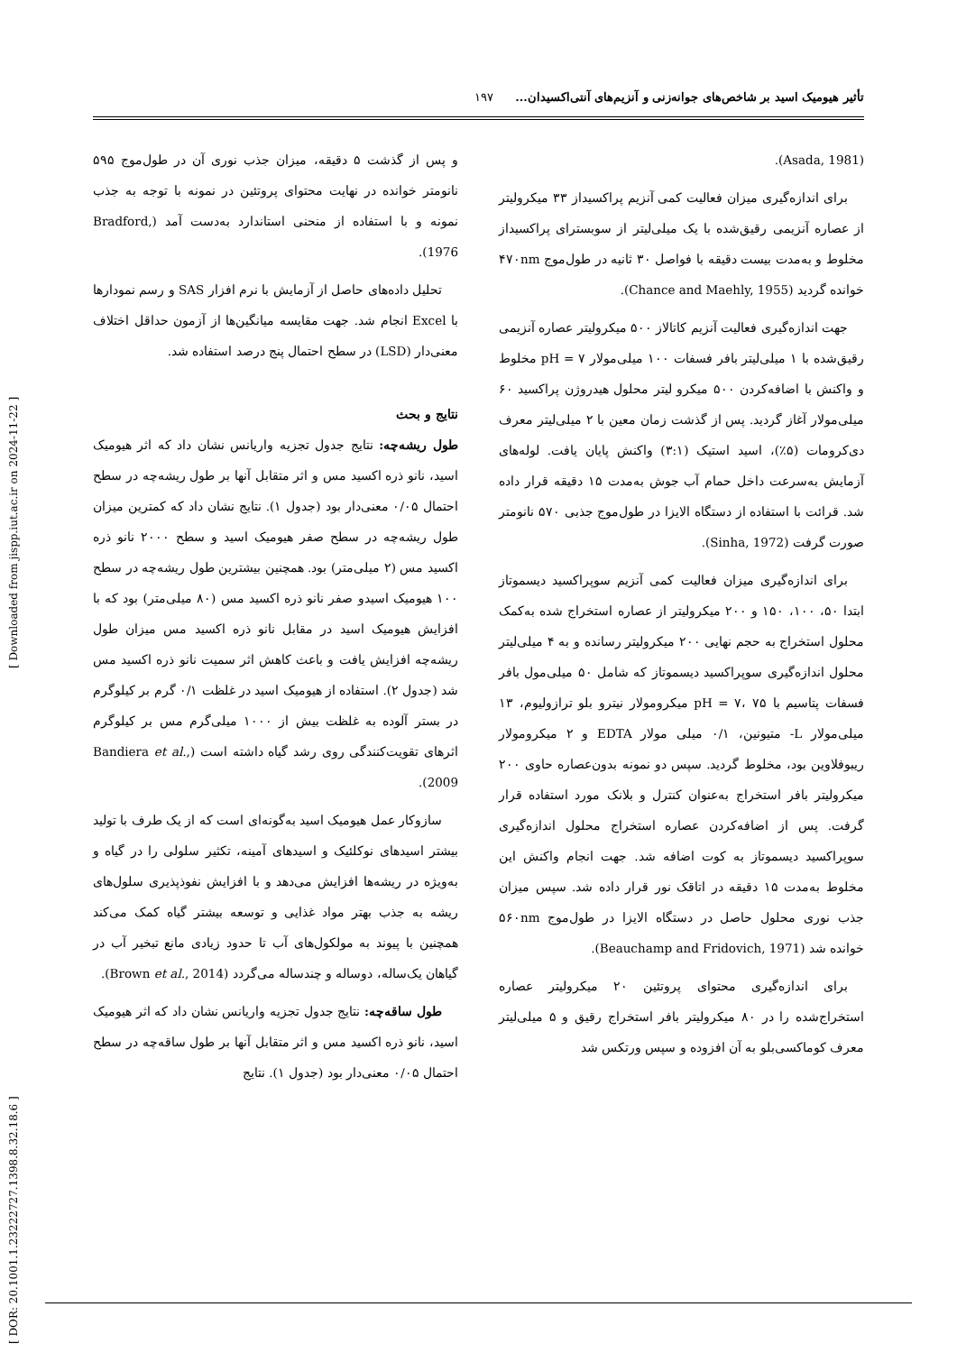[ DOR: 20.1001.1.23222727.1398.8.32.18.6 ] [ Downloaded from jispp.iut.ac.ir on 2024-11-22 ]
تأثیر هیومیک اسید بر شاخص‌های جوانه‌زنی و آنزیم‌های آنتی‌اکسیدان... ۱۹۷
(Asada, 1981).
برای اندازه‌گیری میزان فعالیت کمی آنزیم پراکسیداز ۳۳ میکرولیتر از عصاره آنزیمی رقیق‌شده با یک میلی‌لیتر از سوبسترای پراکسیداز مخلوط و به‌مدت بیست دقیقه با فواصل ۳۰ ثانیه در طول‌موج ۴۷۰nm خوانده گردید (Chance and Maehly, 1955).
جهت اندازه‌گیری فعالیت آنزیم کاتالاز ۵۰۰ میکرولیتر عصاره آنزیمی رقیق‌شده با ۱ میلی‌لیتر بافر فسفات ۱۰۰ میلی‌مولار pH = ۷ مخلوط و واکنش با اضافه‌کردن ۵۰۰ میکرو لیتر محلول هیدروژن پراکسید ۶۰ میلی‌مولار آغاز گردید. پس از گذشت زمان معین با ۲ میلی‌لیتر معرف دی‌کرومات (۵٪)، اسید استیک (۳:۱) واکنش پایان یافت. لوله‌های آزمایش به‌سرعت داخل حمام آب جوش به‌مدت ۱۵ دقیقه قرار داده شد. قرائت با استفاده از دستگاه الایزا در طول‌موج جذبی ۵۷۰ نانومتر صورت گرفت (Sinha, 1972).
برای اندازه‌گیری میزان فعالیت کمی آنزیم سوپراکسید دیسموتاز ابتدا ۵۰، ۱۰۰، ۱۵۰ و ۲۰۰ میکرولیتر از عصاره استخراج شده به‌کمک محلول استخراج به حجم نهایی ۲۰۰ میکرولیتر رسانده و به ۴ میلی‌لیتر محلول اندازه‌گیری سوپراکسید دیسموتاز که شامل ۵۰ میلی‌مول بافر فسفات پتاسیم با pH = ۷، ۷۵ میکرومولار نیترو بلو ترازولیوم، ۱۳ میلی‌مولار L- متیونین، ۰/۱ میلی مولار EDTA و ۲ میکرومولار ریبوفلاوین بود، مخلوط گردید. سپس دو نمونه بدون‌عصاره حاوی ۲۰۰ میکرولیتر بافر استخراج به‌عنوان کنترل و بلانک مورد استفاده قرار گرفت. پس از اضافه‌کردن عصاره استخراج محلول اندازه‌گیری سوپراکسید دیسموتاز به کوت اضافه شد. جهت انجام واکنش این مخلوط به‌مدت ۱۵ دقیقه در اتاقک نور قرار داده شد. سپس میزان جذب نوری محلول حاصل در دستگاه الایزا در طول‌موج ۵۶۰nm خوانده شد (Beauchamp and Fridovich, 1971).
برای اندازه‌گیری محتوای پروتئین ۲۰ میکرولیتر عصاره استخراج‌شده را در ۸۰ میکرولیتر بافر استخراج رقیق و ۵ میلی‌لیتر معرف کوماکسی‌بلو به آن افزوده و سپس ورتکس شد
و پس از گذشت ۵ دقیقه، میزان جذب نوری آن در طول‌موج ۵۹۵ نانومتر خوانده در نهایت محتوای پروتئین در نمونه با توجه به جذب نمونه و با استفاده از منحنی استاندارد به‌دست آمد (Bradford, 1976).
تحلیل داده‌های حاصل از آزمایش با نرم افزار SAS و رسم نمودارها با Excel انجام شد. جهت مقایسه میانگین‌ها از آزمون حداقل اختلاف معنی‌دار (LSD) در سطح احتمال پنج درصد استفاده شد.
نتایج و بحث
طول ریشه‌چه: نتایج جدول تجزیه واریانس نشان داد که اثر هیومیک اسید، نانو ذره اکسید مس و اثر متقابل آنها بر طول ریشه‌چه در سطح احتمال ۰/۰۵ معنی‌دار بود (جدول ۱). نتایج نشان داد که کمترین میزان طول ریشه‌چه در سطح صفر هیومیک اسید و سطح ۲۰۰۰ نانو ذره اکسید مس (۲ میلی‌متر) بود. همچنین بیشترین طول ریشه‌چه در سطح ۱۰۰ هیومیک اسیدو صفر نانو ذره اکسید مس (۸۰ میلی‌متر) بود که با افزایش هیومیک اسید در مقابل نانو ذره اکسید مس میزان طول ریشه‌چه افزایش یافت و باعث کاهش اثر سمیت نانو ذره اکسید مس شد (جدول ۲). استفاده از هیومیک اسید در غلظت ۰/۱ گرم بر کیلوگرم در بستر آلوده به غلظت بیش از ۱۰۰۰ میلی‌گرم مس بر کیلوگرم اثرهای تقویت‌کنندگی روی رشد گیاه داشته است (Bandiera et al., 2009).
سازوکار عمل هیومیک اسید به‌گونه‌ای است که از یک طرف با تولید بیشتر اسیدهای نوکلئیک و اسیدهای آمینه، تکثیر سلولی را در گیاه و به‌ویژه در ریشه‌ها افزایش می‌دهد و با افزایش نفوذپذیری سلول‌های ریشه به جذب بهتر مواد غذایی و توسعه بیشتر گیاه کمک می‌کند همچنین با پیوند به مولکول‌های آب تا حدود زیادی مانع تبخیر آب در گیاهان یک‌ساله، دوساله و چندساله می‌گردد (Brown et al., 2014).
طول ساقه‌چه: نتایج جدول تجزیه واریانس نشان داد که اثر هیومیک اسید، نانو ذره اکسید مس و اثر متقابل آنها بر طول ساقه‌چه در سطح احتمال ۰/۰۵ معنی‌دار بود (جدول ۱). نتایج